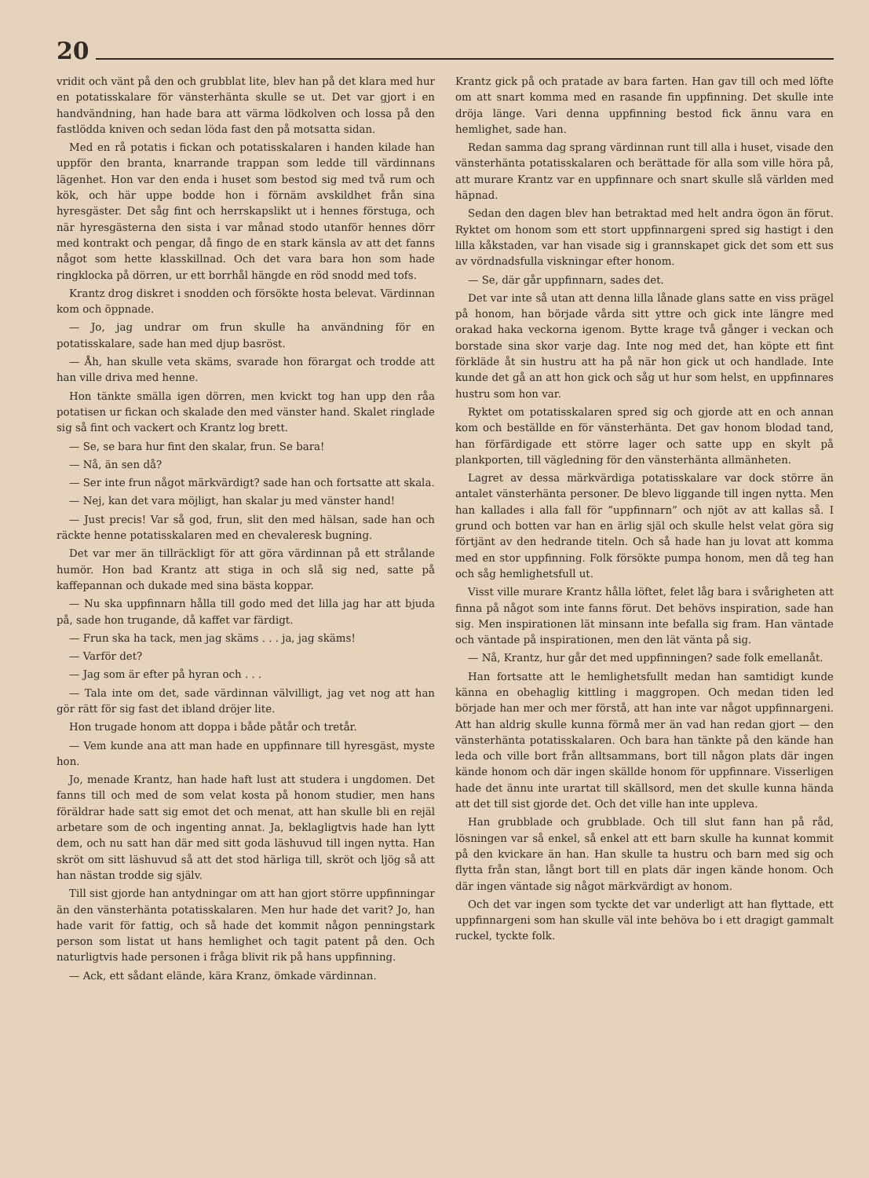20
vridit och vänt på den och grubblat lite, blev han på det klara med hur en potatisskalare för vänsterhänta skulle se ut. Det var gjort i en handvändning, han hade bara att värma lödkolven och lossa på den fastlödda kniven och sedan löda fast den på motsatta sidan.
Med en rå potatis i fickan och potatisskalaren i handen kilade han uppför den branta, knarrande trappan som ledde till värdinnans lägenhet. Hon var den enda i huset som bestod sig med två rum och kök, och här uppe bodde hon i förnäm avskildhet från sina hyresgäster. Det såg fint och herrskapslikt ut i hennes förstuga, och när hyresgästerna den sista i var månad stodo utanför hennes dörr med kontrakt och pengar, då fingo de en stark känsla av att det fanns något som hette klasskillnad. Och det vara bara hon som hade ringklocka på dörren, ur ett borrhål hängde en röd snodd med tofs.
Krantz drog diskret i snodden och försökte hosta belevat. Värdinnan kom och öppnade.
— Jo, jag undrar om frun skulle ha användning för en potatisskalare, sade han med djup basröst.
— Åh, han skulle veta skäms, svarade hon förargat och trodde att han ville driva med henne.
Hon tänkte smälla igen dörren, men kvickt tog han upp den råa potatisen ur fickan och skalade den med vänster hand. Skalet ringlade sig så fint och vackert och Krantz log brett.
— Se, se bara hur fint den skalar, frun. Se bara!
— Nå, än sen då?
— Ser inte frun något märkvärdigt? sade han och fortsatte att skala.
— Nej, kan det vara möjligt, han skalar ju med vänster hand!
— Just precis! Var så god, frun, slit den med hälsan, sade han och räckte henne potatisskalaren med en chevaleresk bugning.
Det var mer än tillräckligt för att göra värdinnan på ett strålande humör. Hon bad Krantz att stiga in och slå sig ned, satte på kaffepannan och dukade med sina bästa koppar.
— Nu ska uppfinnarn hålla till godo med det lilla jag har att bjuda på, sade hon trugande, då kaffet var färdigt.
— Frun ska ha tack, men jag skäms . . . ja, jag skäms!
— Varför det?
— Jag som är efter på hyran och . . .
— Tala inte om det, sade värdinnan välvilligt, jag vet nog att han gör rätt för sig fast det ibland dröjer lite.
Hon trugade honom att doppa i både påtår och tretår.
— Vem kunde ana att man hade en uppfinnare till hyresgäst, myste hon.
Jo, menade Krantz, han hade haft lust att studera i ungdomen. Det fanns till och med de som velat kosta på honom studier, men hans föräldrar hade satt sig emot det och menat, att han skulle bli en rejäl arbetare som de och ingenting annat. Ja, beklagligtvis hade han lytt dem, och nu satt han där med sitt goda läshuvud till ingen nytta. Han skröt om sitt läshuvud så att det stod härliga till, skröt och ljög så att han nästan trodde sig själv.
Till sist gjorde han antydningar om att han gjort större uppfinningar än den vänsterhänta potatisskalaren. Men hur hade det varit? Jo, han hade varit för fattig, och så hade det kommit någon penningstark person som listat ut hans hemlighet och tagit patent på den. Och naturligtvis hade personen i fråga blivit rik på hans uppfinning.
— Ack, ett sådant elände, kära Kranz, ömkade värdinnan.
Krantz gick på och pratade av bara farten. Han gav till och med löfte om att snart komma med en rasande fin uppfinning. Det skulle inte dröja länge. Vari denna uppfinning bestod fick ännu vara en hemlighet, sade han.
Redan samma dag sprang värdinnan runt till alla i huset, visade den vänsterhänta potatisskalaren och berättade för alla som ville höra på, att murare Krantz var en uppfinnare och snart skulle slå världen med häpnad.
Sedan den dagen blev han betraktad med helt andra ögon än förut. Ryktet om honom som ett stort uppfinnargeni spred sig hastigt i den lilla kåkstaden, var han visade sig i grannskapet gick det som ett sus av vördnadsfulla viskningar efter honom.
— Se, där går uppfinnarn, sades det.
Det var inte så utan att denna lilla lånade glans satte en viss prägel på honom, han började vårda sitt yttre och gick inte längre med orakad haka veckorna igenom. Bytte krage två gånger i veckan och borstade sina skor varje dag. Inte nog med det, han köpte ett fint förkläde åt sin hustru att ha på när hon gick ut och handlade. Inte kunde det gå an att hon gick och såg ut hur som helst, en uppfinnares hustru som hon var.
Ryktet om potatisskalaren spred sig och gjorde att en och annan kom och beställde en för vänsterhänta. Det gav honom blodad tand, han förfärdigade ett större lager och satte upp en skylt på plankporten, till vägledning för den vänsterhänta allmänheten.
Lagret av dessa märkvärdiga potatisskalare var dock större än antalet vänsterhänta personer. De blevo liggande till ingen nytta. Men han kallades i alla fall för ”uppfinnarn” och njöt av att kallas så. I grund och botten var han en ärlig själ och skulle helst velat göra sig förtjänt av den hedrande titeln. Och så hade han ju lovat att komma med en stor uppfinning. Folk försökte pumpa honom, men då teg han och såg hemlighetsfull ut.
Visst ville murare Krantz hålla löftet, felet låg bara i svårigheten att finna på något som inte fanns förut. Det behövs inspiration, sade han sig. Men inspirationen lät minsann inte befalla sig fram. Han väntade och väntade på inspirationen, men den lät vänta på sig.
— Nå, Krantz, hur går det med uppfinningen? sade folk emellanåt.
Han fortsatte att le hemlighetsfullt medan han samtidigt kunde känna en obehaglig kittling i maggropen. Och medan tiden led började han mer och mer förstå, att han inte var något uppfinnargeni. Att han aldrig skulle kunna förmå mer än vad han redan gjort — den vänsterhänta potatisskalaren. Och bara han tänkte på den kände han leda och ville bort från alltsammans, bort till någon plats där ingen kände honom och där ingen skällde honom för uppfinnare. Visserligen hade det ännu inte urartat till skällsord, men det skulle kunna hända att det till sist gjorde det. Och det ville han inte uppleva.
Han grubblade och grubblade. Och till slut fann han på råd, lösningen var så enkel, så enkel att ett barn skulle ha kunnat kommit på den kvickare än han. Han skulle ta hustru och barn med sig och flytta från stan, långt bort till en plats där ingen kände honom. Och där ingen väntade sig något märkvärdigt av honom.
Och det var ingen som tyckte det var underligt att han flyttade, ett uppfinnargeni som han skulle väl inte behöva bo i ett dragigt gammalt ruckel, tyckte folk.